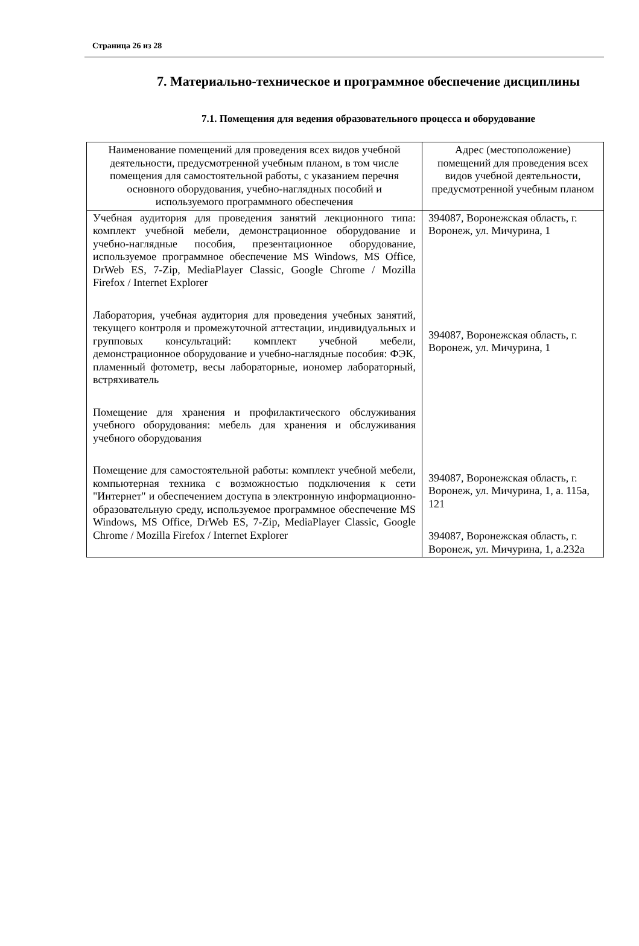Страница 26 из 28
7. Материально-техническое и программное обеспечение дисциплины
7.1. Помещения для ведения образовательного процесса и оборудование
| Наименование помещений для проведения всех видов учебной деятельности, предусмотренной учебным планом, в том числе помещения для самостоятельной работы, с указанием перечня основного оборудования, учебно-наглядных пособий и используемого программного обеспечения | Адрес (местоположение) помещений для проведения всех видов учебной деятельности, предусмотренной учебным планом |
| --- | --- |
| Учебная аудитория для проведения занятий лекционного типа: комплект учебной мебели, демонстрационное оборудование и учебно-наглядные пособия, презентационное оборудование, используемое программное обеспечение MS Windows, MS Office, DrWeb ES, 7-Zip, MediaPlayer Classic, Google Chrome / Mozilla Firefox / Internet Explorer Лаборатория, учебная аудитория для проведения учебных занятий, текущего контроля и промежуточной аттестации, индивидуальных и групповых консультаций: комплект учебной мебели, демонстрационное оборудование и учебно-наглядные пособия: ФЭК, пламенный фотометр, весы лабораторные, иономер лабораторный, встряхиватель Помещение для хранения и профилактического обслуживания учебного оборудования: мебель для хранения и обслуживания учебного оборудования Помещение для самостоятельной работы: комплект учебной мебели, компьютерная техника с возможностью подключения к сети "Интернет" и обеспечением доступа в электронную информационно-образовательную среду, используемое программное обеспечение MS Windows, MS Office, DrWeb ES, 7-Zip, MediaPlayer Classic, Google Chrome / Mozilla Firefox / Internet Explorer | 394087, Воронежская область, г. Воронеж, ул. Мичурина, 1 394087, Воронежская область, г. Воронеж, ул. Мичурина, 1 394087, Воронежская область, г. Воронеж, ул. Мичурина, 1, а. 115а, 121 394087, Воронежская область, г. Воронеж, ул. Мичурина, 1, а.232а |